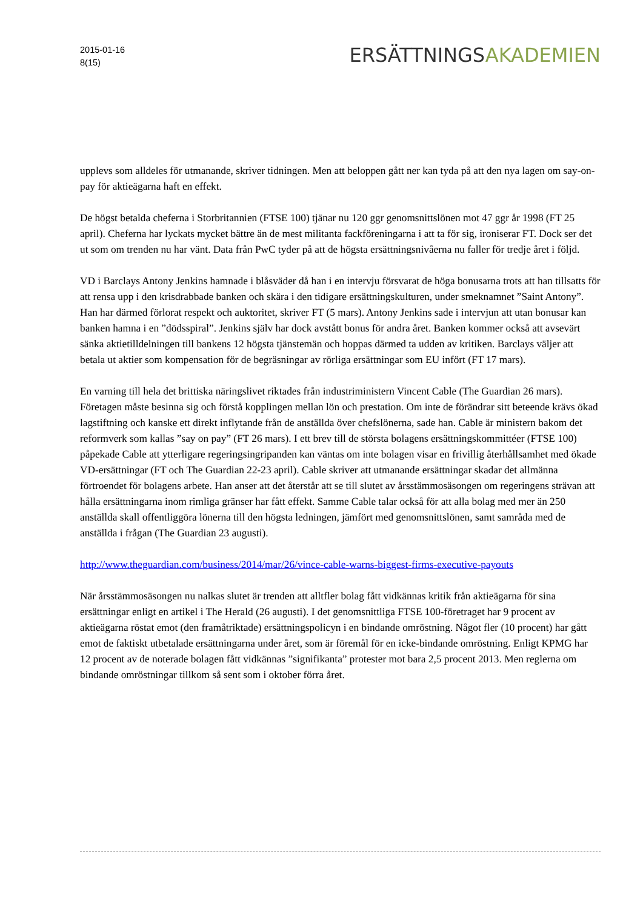2015-01-16
8(15)
ERSÄTTNINGSAKADEMIEN
upplevs som alldeles för utmanande, skriver tidningen. Men att beloppen gått ner kan tyda på att den nya lagen om say-on-pay för aktieägarna haft en effekt.
De högst betalda cheferna i Storbritannien (FTSE 100) tjänar nu 120 ggr genomsnittslönen mot 47 ggr år 1998 (FT 25 april). Cheferna har lyckats mycket bättre än de mest militanta fackföreningarna i att ta för sig, ironiserar FT. Dock ser det ut som om trenden nu har vänt. Data från PwC tyder på att de högsta ersättningsnivåerna nu faller för tredje året i följd.
VD i Barclays Antony Jenkins hamnade i blåsväder då han i en intervju försvarat de höga bonusarna trots att han tillsatts för att rensa upp i den krisdrabbade banken och skära i den tidigare ersättningskulturen, under smeknamnet ”Saint Antony”. Han har därmed förlorat respekt och auktoritet, skriver FT (5 mars). Antony Jenkins sade i intervjun att utan bonusar kan banken hamna i en ”dödsspiral”. Jenkins själv har dock avstått bonus för andra året. Banken kommer också att avsevärt sänka aktietilldelningen till bankens 12 högsta tjänstemän och hoppas därmed ta udden av kritiken. Barclays väljer att betala ut aktier som kompensation för de begräsningar av rörliga ersättningar som EU infört (FT 17 mars).
En varning till hela det brittiska näringslivet riktades från industriministern Vincent Cable (The Guardian 26 mars). Företagen måste besinna sig och förstå kopplingen mellan lön och prestation. Om inte de förändrar sitt beteende krävs ökad lagstiftning och kanske ett direkt inflytande från de anställda över chefslönerna, sade han. Cable är ministern bakom det reformverk som kallas ”say on pay” (FT 26 mars). I ett brev till de största bolagens ersättningskommittéer (FTSE 100) påpekade Cable att ytterligare regeringsingripanden kan väntas om inte bolagen visar en frivillig återhållsamhet med ökade VD-ersättningar (FT och The Guardian 22-23 april). Cable skriver att utmanande ersättningar skadar det allmänna förtroendet för bolagens arbete. Han anser att det återstår att se till slutet av årsstämmosäsongen om regeringens strävan att hålla ersättningarna inom rimliga gränser har fått effekt. Samme Cable talar också för att alla bolag med mer än 250 anställda skall offentliggöra lönerna till den högsta ledningen, jämfört med genomsnittslönen, samt samråda med de anställda i frågan (The Guardian 23 augusti).
http://www.theguardian.com/business/2014/mar/26/vince-cable-warns-biggest-firms-executive-payouts
När årsstämmosäsongen nu nalkas slutet är trenden att alltfler bolag fått vidkännas kritik från aktieägarna för sina ersättningar enligt en artikel i The Herald (26 augusti). I det genomsnittliga FTSE 100-företraget har 9 procent av aktieägarna röstat emot (den framåtriktade) ersättningspolicyn i en bindande omröstning. Något fler (10 procent) har gått emot de faktiskt utbetalade ersättningarna under året, som är föremål för en icke-bindande omröstning. Enligt KPMG har 12 procent av de noterade bolagen fått vidkännas ”signifikanta” protester mot bara 2,5 procent 2013. Men reglerna om bindande omröstningar tillkom så sent som i oktober förra året.